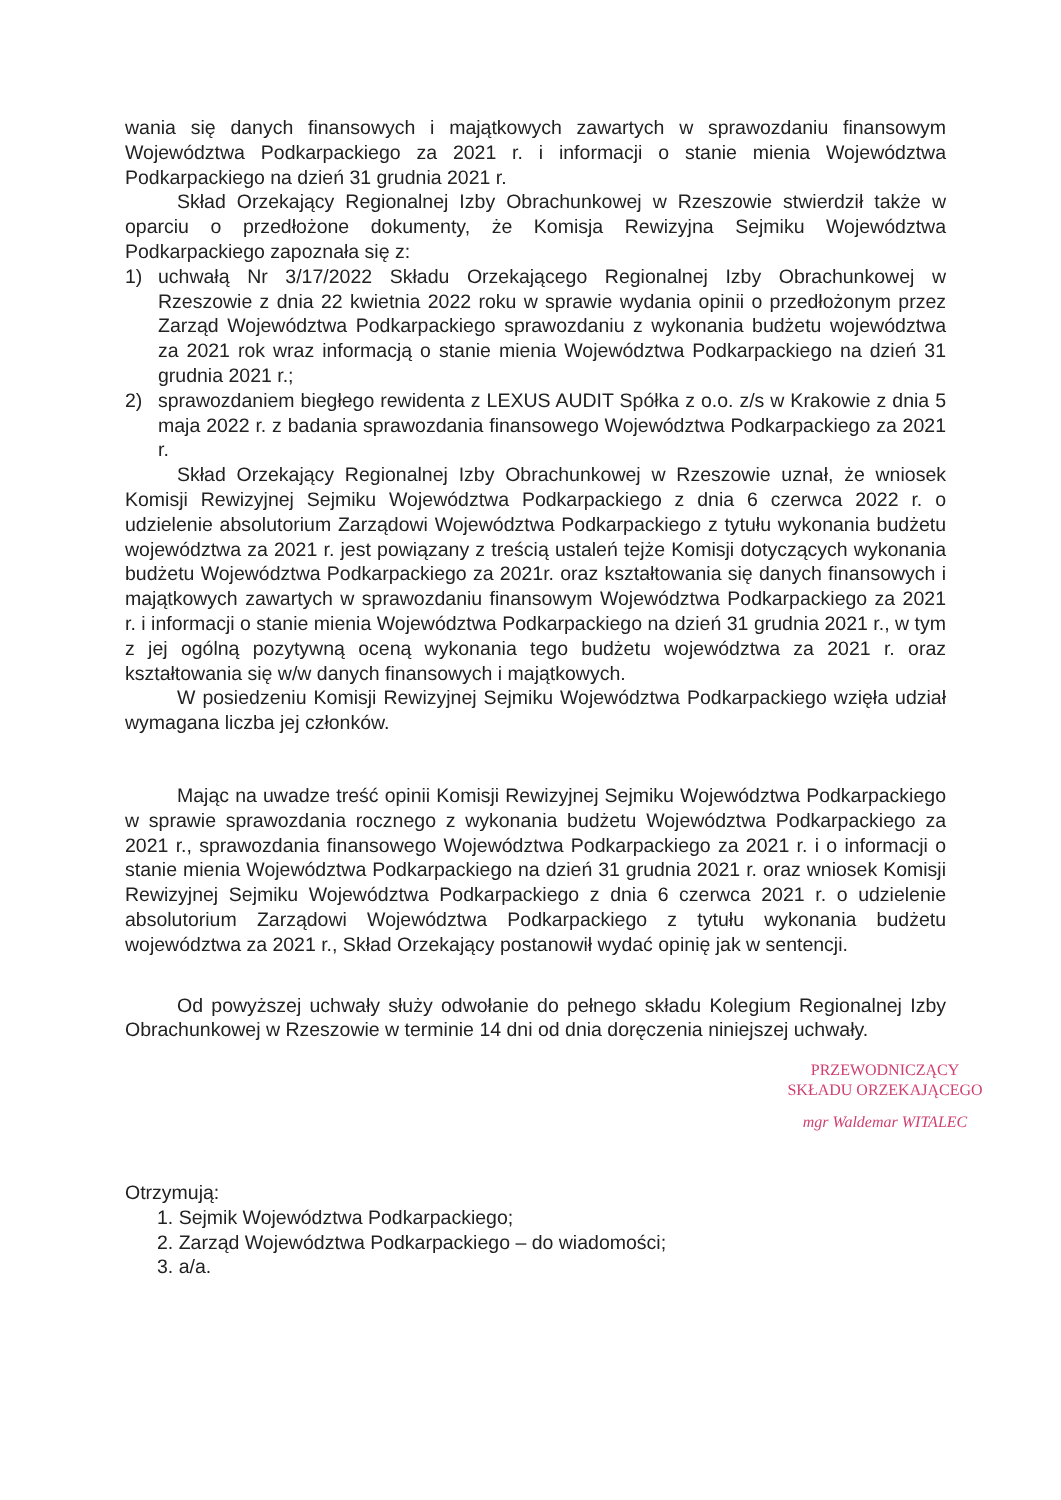wania się danych finansowych i majątkowych zawartych w sprawozdaniu finansowym Województwa Podkarpackiego za 2021 r. i informacji o stanie mienia Województwa Podkarpackiego na dzień 31 grudnia 2021 r.
Skład Orzekający Regionalnej Izby Obrachunkowej w Rzeszowie stwierdził także w oparciu o przedłożone dokumenty, że Komisja Rewizyjna Sejmiku Województwa Podkarpackiego zapoznała się z:
1) uchwałą Nr 3/17/2022 Składu Orzekającego Regionalnej Izby Obrachunkowej w Rzeszowie z dnia 22 kwietnia 2022 roku w sprawie wydania opinii o przedłożonym przez Zarząd Województwa Podkarpackiego sprawozdaniu z wykonania budżetu województwa za 2021 rok wraz informacją o stanie mienia Województwa Podkarpackiego na dzień 31 grudnia 2021 r.;
2) sprawozdaniem biegłego rewidenta z LEXUS AUDIT Spółka z o.o. z/s w Krakowie z dnia 5 maja 2022 r. z badania sprawozdania finansowego Województwa Podkarpackiego za 2021 r.
Skład Orzekający Regionalnej Izby Obrachunkowej w Rzeszowie uznał, że wniosek Komisji Rewizyjnej Sejmiku Województwa Podkarpackiego z dnia 6 czerwca 2022 r. o udzielenie absolutorium Zarządowi Województwa Podkarpackiego z tytułu wykonania budżetu województwa za 2021 r. jest powiązany z treścią ustaleń tejże Komisji dotyczących wykonania budżetu Województwa Podkarpackiego za 2021r. oraz kształtowania się danych finansowych i majątkowych zawartych w sprawozdaniu finansowym Województwa Podkarpackiego za 2021 r. i informacji o stanie mienia Województwa Podkarpackiego na dzień 31 grudnia 2021 r., w tym z jej ogólną pozytywną oceną wykonania tego budżetu województwa za 2021 r. oraz kształtowania się w/w danych finansowych i majątkowych.
W posiedzeniu Komisji Rewizyjnej Sejmiku Województwa Podkarpackiego wzięła udział wymagana liczba jej członków.
Mając na uwadze treść opinii Komisji Rewizyjnej Sejmiku Województwa Podkarpackiego w sprawie sprawozdania rocznego z wykonania budżetu Województwa Podkarpackiego za 2021 r., sprawozdania finansowego Województwa Podkarpackiego za 2021 r. i o informacji o stanie mienia Województwa Podkarpackiego na dzień 31 grudnia 2021 r. oraz wniosek Komisji Rewizyjnej Sejmiku Województwa Podkarpackiego z dnia 6 czerwca 2021 r. o udzielenie absolutorium Zarządowi Województwa Podkarpackiego z tytułu wykonania budżetu województwa za 2021 r., Skład Orzekający postanowił wydać opinię jak w sentencji.
Od powyższej uchwały służy odwołanie do pełnego składu Kolegium Regionalnej Izby Obrachunkowej w Rzeszowie w terminie 14 dni od dnia doręczenia niniejszej uchwały.
PRZEWODNICZĄCY
SKŁADU ORZEKAJĄCEGO
mgr Waldemar WITALEC
Otrzymują:
1. Sejmik Województwa Podkarpackiego;
2. Zarząd Województwa Podkarpackiego – do wiadomości;
3. a/a.